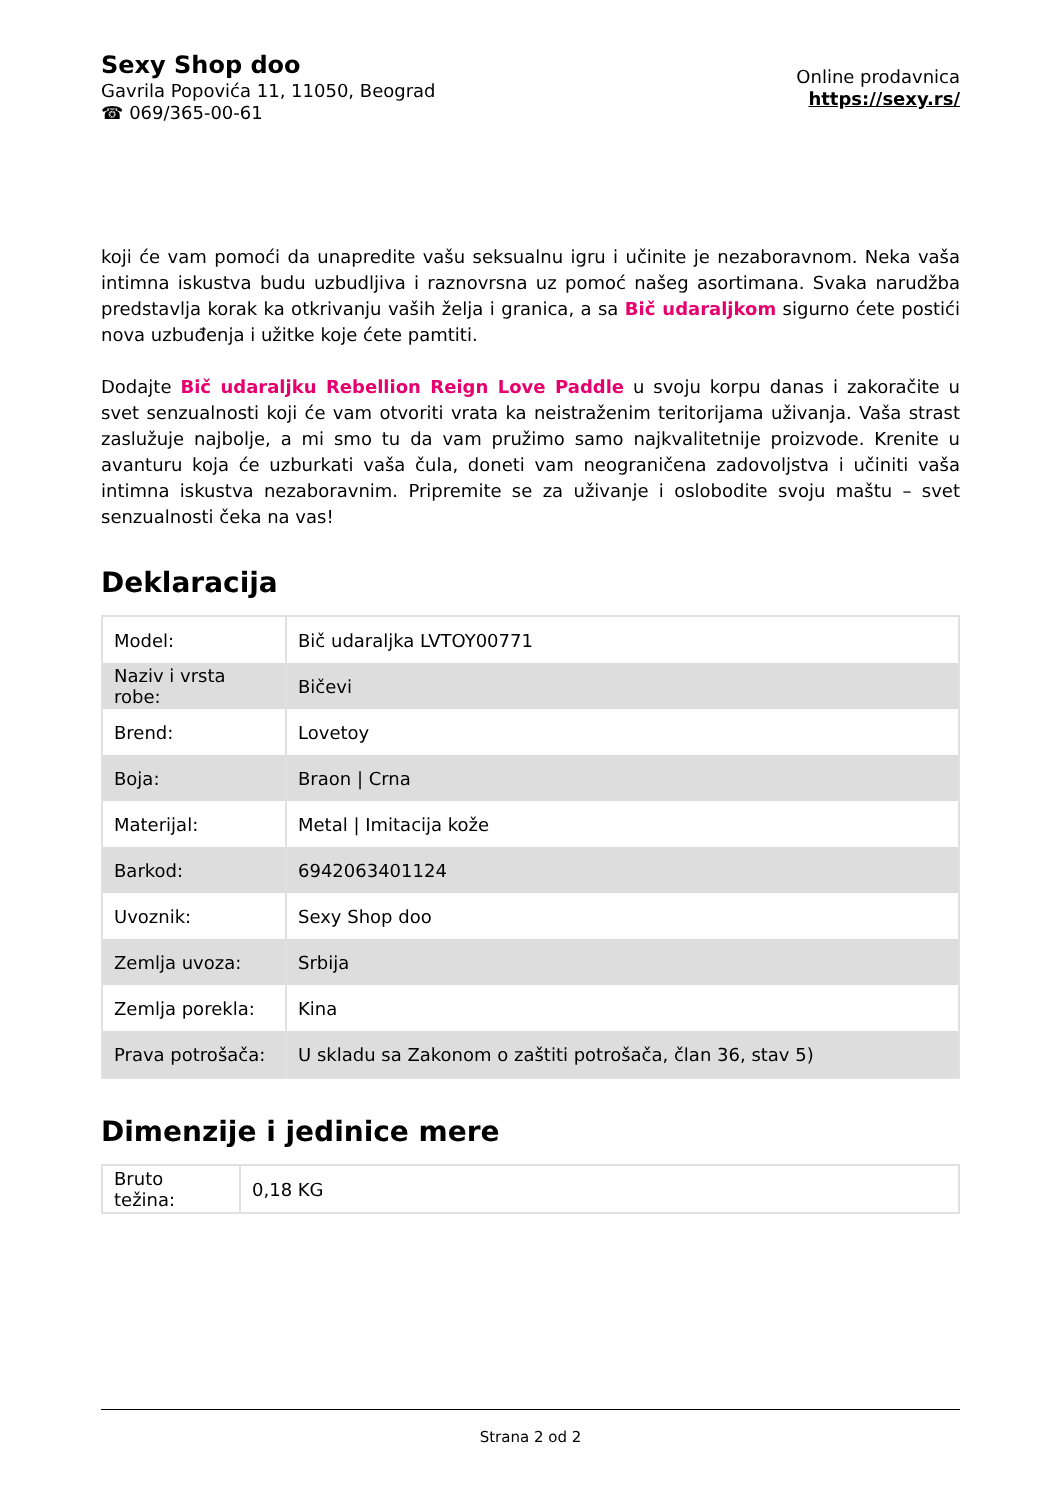Sexy Shop doo
Gavrila Popovića 11, 11050, Beograd
☎ 069/365-00-61
Online prodavnica
https://sexy.rs/
koji će vam pomoći da unapredite vašu seksualnu igru i učinite je nezaboravnom. Neka vaša intimna iskustva budu uzbudljiva i raznovrsna uz pomoć našeg asortimana. Svaka narudžba predstavlja korak ka otkrivanju vaših želja i granica, a sa Bič udaraljkom sigurno ćete postići nova uzbuđenja i užitke koje ćete pamtiti.
Dodajte Bič udaraljku Rebellion Reign Love Paddle u svoju korpu danas i zakoračite u svet senzualnosti koji će vam otvoriti vrata ka neistraženim teritorijama uživanja. Vaša strast zaslužuje najbolje, a mi smo tu da vam pružimo samo najkvalitetnije proizvode. Krenite u avanturu koja će uzburkati vaša čula, doneti vam neograničena zadovoljstva i učiniti vaša intimna iskustva nezaboravnim. Pripremite se za uživanje i oslobodite svoju maštu – svet senzualnosti čeka na vas!
Deklaracija
| Model: | Bič udaraljka LVTOY00771 |
| Naziv i vrsta robe: | Bičevi |
| Brend: | Lovetoy |
| Boja: | Braon / Crna |
| Materijal: | Metal / Imitacija kože |
| Barkod: | 6942063401124 |
| Uvoznik: | Sexy Shop doo |
| Zemlja uvoza: | Srbija |
| Zemlja porekla: | Kina |
| Prava potrošača: | U skladu sa Zakonom o zaštiti potrošača, član 36, stav 5) |
Dimenzije i jedinice mere
| Bruto težina: | 0,18 KG |
Strana 2 od 2